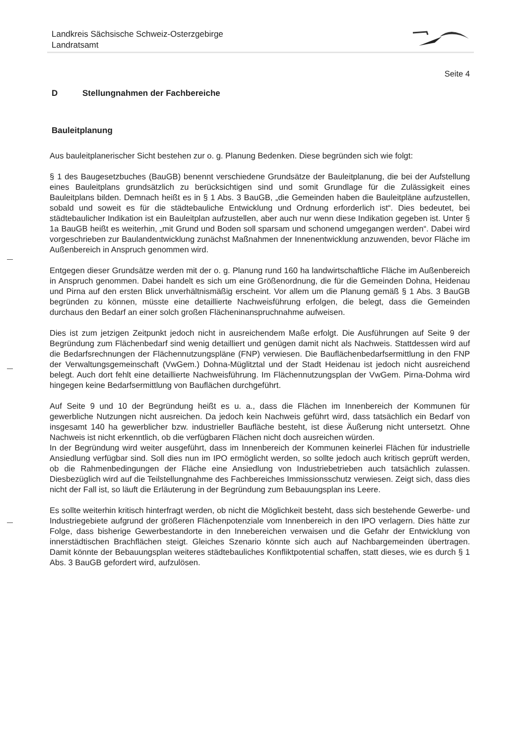Landkreis Sächsische Schweiz-Osterzgebirge
Landratsamt
Seite 4
D Stellungnahmen der Fachbereiche
Bauleitplanung
Aus bauleitplanerischer Sicht bestehen zur o. g. Planung Bedenken. Diese begründen sich wie folgt:
§ 1 des Baugesetzbuches (BauGB) benennt verschiedene Grundsätze der Bauleitplanung, die bei der Aufstellung eines Bauleitplans grundsätzlich zu berücksichtigen sind und somit Grundlage für die Zulässigkeit eines Bauleitplans bilden. Demnach heißt es in § 1 Abs. 3 BauGB, „die Gemeinden haben die Bauleitpläne aufzustellen, sobald und soweit es für die städtebauliche Entwicklung und Ordnung erforderlich ist“. Dies bedeutet, bei städtebaulicher Indikation ist ein Bauleitplan aufzustellen, aber auch nur wenn diese Indikation gegeben ist. Unter § 1a BauGB heißt es weiterhin, „mit Grund und Boden soll sparsam und schonend umgegangen werden“. Dabei wird vorgeschrieben zur Baulandentwicklung zunächst Maßnahmen der Innenentwicklung anzuwenden, bevor Fläche im Außenbereich in Anspruch genommen wird.
Entgegen dieser Grundsätze werden mit der o. g. Planung rund 160 ha landwirtschaftliche Fläche im Außenbereich in Anspruch genommen. Dabei handelt es sich um eine Größenordnung, die für die Gemeinden Dohna, Heidenau und Pirna auf den ersten Blick unverhältnismäßig erscheint. Vor allem um die Planung gemäß § 1 Abs. 3 BauGB begründen zu können, müsste eine detaillierte Nachweisführung erfolgen, die belegt, dass die Gemeinden durchaus den Bedarf an einer solch großen Flächeninanspruchnahme aufweisen.
Dies ist zum jetzigen Zeitpunkt jedoch nicht in ausreichendem Maße erfolgt. Die Ausführungen auf Seite 9 der Begründung zum Flächenbedarf sind wenig detailliert und genügen damit nicht als Nachweis. Stattdessen wird auf die Bedarfsrechnungen der Flächennutzungspläne (FNP) verwiesen. Die Bauflächenbedarfsermittlung in den FNP der Verwaltungsgemeinschaft (VwGem.) Dohna-Müglitztal und der Stadt Heidenau ist jedoch nicht ausreichend belegt. Auch dort fehlt eine detaillierte Nachweisführung. Im Flächennutzungsplan der VwGem. Pirna-Dohma wird hingegen keine Bedarfsermittlung von Bauflächen durchgeführt.
Auf Seite 9 und 10 der Begründung heißt es u. a., dass die Flächen im Innenbereich der Kommunen für gewerbliche Nutzungen nicht ausreichen. Da jedoch kein Nachweis geführt wird, dass tatsächlich ein Bedarf von insgesamt 140 ha gewerblicher bzw. industrieller Baufläche besteht, ist diese Äußerung nicht untersetzt. Ohne Nachweis ist nicht erkenntlich, ob die verfügbaren Flächen nicht doch ausreichen würden.
In der Begründung wird weiter ausgeführt, dass im Innenbereich der Kommunen keinerlei Flächen für industrielle Ansiedlung verfügbar sind. Soll dies nun im IPO ermöglicht werden, so sollte jedoch auch kritisch geprüft werden, ob die Rahmenbedingungen der Fläche eine Ansiedlung von Industriebetrieben auch tatsächlich zulassen. Diesbezüglich wird auf die Teilstellungnahme des Fachbereiches Immissionsschutz verwiesen. Zeigt sich, dass dies nicht der Fall ist, so läuft die Erläuterung in der Begründung zum Bebauungsplan ins Leere.
Es sollte weiterhin kritisch hinterfragt werden, ob nicht die Möglichkeit besteht, dass sich bestehende Gewerbe- und Industriegebiete aufgrund der größeren Flächenpotenziale vom Innenbereich in den IPO verlagern. Dies hätte zur Folge, dass bisherige Gewerbestandorte in den Innebereichen verwaisen und die Gefahr der Entwicklung von innerstädtischen Brachflächen steigt. Gleiches Szenario könnte sich auch auf Nachbargemeinden übertragen. Damit könnte der Bebauungsplan weiteres städtebauliches Konfliktpotential schaffen, statt dieses, wie es durch § 1 Abs. 3 BauGB gefordert wird, aufzulösen.